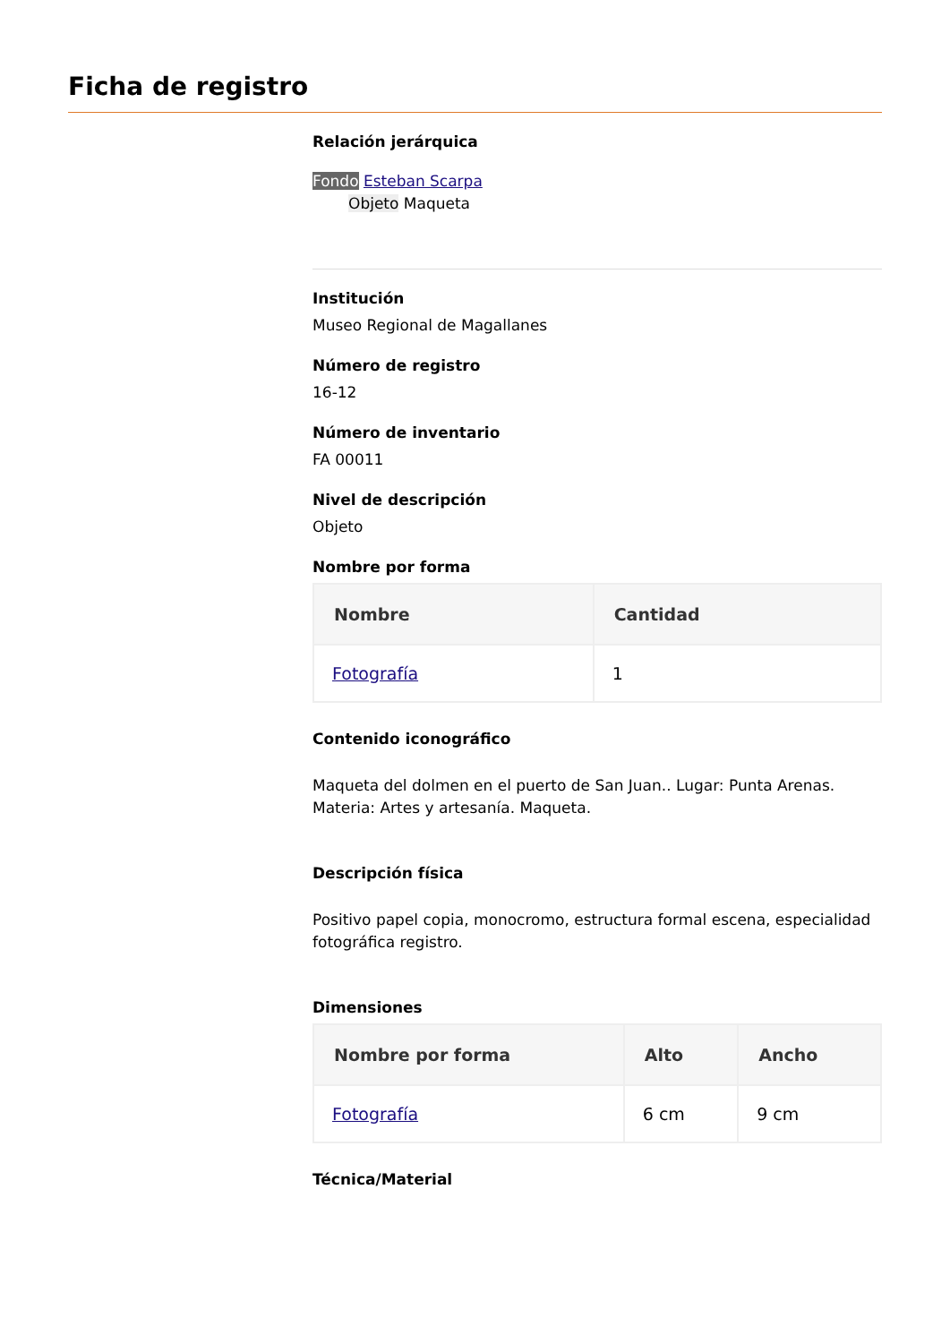Ficha de registro
Relación jerárquica
Fondo Esteban Scarpa
Objeto Maqueta
Institución
Museo Regional de Magallanes
Número de registro
16-12
Número de inventario
FA 00011
Nivel de descripción
Objeto
Nombre por forma
| Nombre | Cantidad |
| --- | --- |
| Fotografía | 1 |
Contenido iconográfico
Maqueta del dolmen en el puerto de San Juan.. Lugar: Punta Arenas. Materia: Artes y artesanía. Maqueta.
Descripción física
Positivo papel copia, monocromo, estructura formal escena, especialidad fotográfica registro.
Dimensiones
| Nombre por forma | Alto | Ancho |
| --- | --- | --- |
| Fotografía | 6 cm | 9 cm |
Técnica/Material